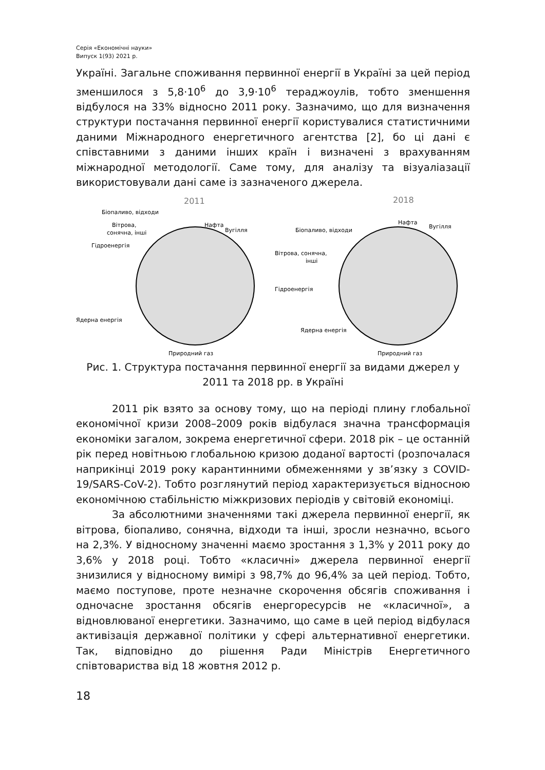Серія «Економічні науки»
Випуск 1(93) 2021 р.
Україні. Загальне споживання первинної енергії в Україні за цей період зменшилося з 5,8·10<sup>6</sup> до 3,9·10<sup>6</sup> тераджоулів, тобто зменшення відбулося на 33% відносно 2011 року. Зазначимо, що для визначення структури постачання первинної енергії користувалися статистичними даними Міжнародного енергетичного агентства [2], бо ці дані є співставними з даними інших країн і визначені з врахуванням міжнародної методології. Саме тому, для аналізу та візуаліазації використовували дані саме із зазначеного джерела.
2011
Біопаливо, відходи
Вітрова,
сонячна, інші
Гідроенергія
Ядерна енергія
Природний газ
Нафта
Вугілля
2018
Біопаливо, відходи
Нафта
Вугілля
Вітрова, сонячна,
інші
Гідроенергія
Ядерна енергія
Природний газ
Рис. 1. Структура постачання первинної енергії за видами джерел у 2011 та 2018 рр. в Україні
2011 рік взято за основу тому, що на періоді плину глобальної економічної кризи 2008–2009 років відбулася значна трансформація економіки загалом, зокрема енергетичної сфери. 2018 рік – це останній рік перед новітньою глобальною кризою доданої вартості (розпочалася наприкінці 2019 року карантинними обмеженнями у зв’язку з COVID-19/SARS-CoV-2). Тобто розглянутий період характеризується відносною економічною стабільністю міжкризових періодів у світовій економіці.
За абсолютними значеннями такі джерела первинної енергії, як вітрова, біопаливо, сонячна, відходи та інші, зросли незначно, всього на 2,3%. У відносному значенні маємо зростання з 1,3% у 2011 року до 3,6% у 2018 році. Тобто «класичні» джерела первинної енергії знизилися у відносному вимірі з 98,7% до 96,4% за цей період. Тобто, маємо поступове, проте незначне скорочення обсягів споживання і одночасне зростання обсягів енергоресурсів не «класичної», а відновлюваної енергетики. Зазначимо, що саме в цей період відбулася активізація державної політики у сфері альтернативної енергетики. Так, відповідно до рішення Ради Міністрів Енергетичного співтовариства від 18 жовтня 2012 р.
18